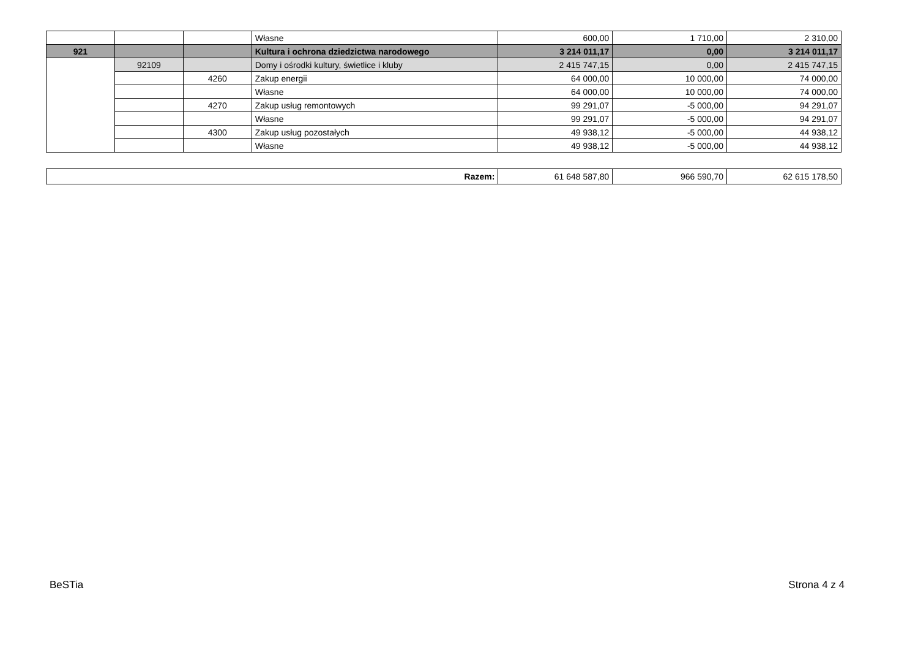| | | | Własne | 600,00 | 1 710,00 | 2 310,00 |
| 921 | | | Kultura i ochrona dziedzictwa narodowego | 3 214 011,17 | 0,00 | 3 214 011,17 |
| | 92109 | | Domy i ośrodki kultury, świetlice i kluby | 2 415 747,15 | 0,00 | 2 415 747,15 |
| | | 4260 | Zakup energii | 64 000,00 | 10 000,00 | 74 000,00 |
| | | | Własne | 64 000,00 | 10 000,00 | 74 000,00 |
| | | 4270 | Zakup usług remontowych | 99 291,07 | -5 000,00 | 94 291,07 |
| | | | Własne | 99 291,07 | -5 000,00 | 94 291,07 |
| | | 4300 | Zakup usług pozostałych | 49 938,12 | -5 000,00 | 44 938,12 |
| | | | Własne | 49 938,12 | -5 000,00 | 44 938,12 |
| Razem: | 61 648 587,80 | 966 590,70 | 62 615 178,50 |
BeSTia Strona 4 z 4